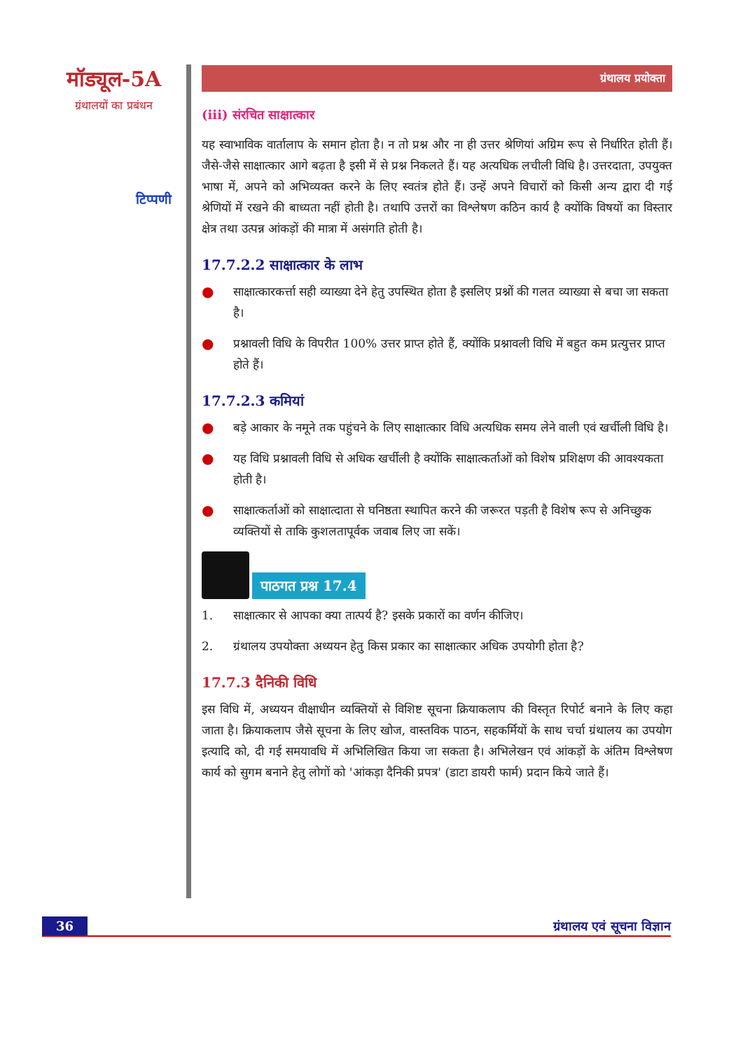मॉड्यूल-5A
ग्रंथालयों का प्रबंधन
टिप्पणी
ग्रंथालय प्रयोक्ता
(iii) संरचित साक्षात्कार
यह स्वाभाविक वार्तालाप के समान होता है। न तो प्रश्न और ना ही उत्तर श्रेणियां अग्रिम रूप से निर्धारित होती हैं। जैसे-जैसे साक्षात्कार आगे बढ़ता है इसी में से प्रश्न निकलते हैं। यह अत्यधिक लचीली विधि है। उत्तरदाता, उपयुक्त भाषा में, अपने को अभिव्यक्त करने के लिए स्वतंत्र होते हैं। उन्हें अपने विचारों को किसी अन्य द्वारा दी गई श्रेणियों में रखने की बाध्यता नहीं होती है। तथापि उत्तरों का विश्लेषण कठिन कार्य है क्योंकि विषयों का विस्तार क्षेत्र तथा उत्पन्न आंकड़ों की मात्रा में असंगति होती है।
17.7.2.2 साक्षात्कार के लाभ
● साक्षात्कारकर्त्ता सही व्याख्या देने हेतु उपस्थित होता है इसलिए प्रश्नों की गलत व्याख्या से बचा जा सकता है।
● प्रश्नावली विधि के विपरीत 100% उत्तर प्राप्त होते हैं, क्योंकि प्रश्नावली विधि में बहुत कम प्रत्युत्तर प्राप्त होते हैं।
17.7.2.3 कमियां
● बड़े आकार के नमूने तक पहुंचने के लिए साक्षात्कार विधि अत्यधिक समय लेने वाली एवं खर्चीली विधि है।
● यह विधि प्रश्नावली विधि से अधिक खर्चीली है क्योंकि साक्षात्कर्ताओं को विशेष प्रशिक्षण की आवश्यकता होती है।
● साक्षात्कर्ताओं को साक्षात्दाता से घनिष्ठता स्थापित करने की जरूरत पड़ती है विशेष रूप से अनिच्छुक व्यक्तियों से ताकि कुशलतापूर्वक जवाब लिए जा सकें।
पाठगत प्रश्न 17.4
1. साक्षात्कार से आपका क्या तात्पर्य है? इसके प्रकारों का वर्णन कीजिए।
2. ग्रंथालय उपयोक्ता अध्ययन हेतु किस प्रकार का साक्षात्कार अधिक उपयोगी होता है?
17.7.3 दैनिकी विधि
इस विधि में, अध्ययन वीक्षाधीन व्यक्तियों से विशिष्ट सूचना क्रियाकलाप की विस्तृत रिपोर्ट बनाने के लिए कहा जाता है। क्रियाकलाप जैसे सूचना के लिए खोज, वास्तविक पाठन, सहकर्मियों के साथ चर्चा ग्रंथालय का उपयोग इत्यादि को, दी गई समयावधि में अभिलिखित किया जा सकता है। अभिलेखन एवं आंकड़ों के अंतिम विश्लेषण कार्य को सुगम बनाने हेतु लोगों को 'आंकड़ा दैनिकी प्रपत्र' (डाटा डायरी फार्म) प्रदान किये जाते हैं।
36 ग्रंथालय एवं सूचना विज्ञान